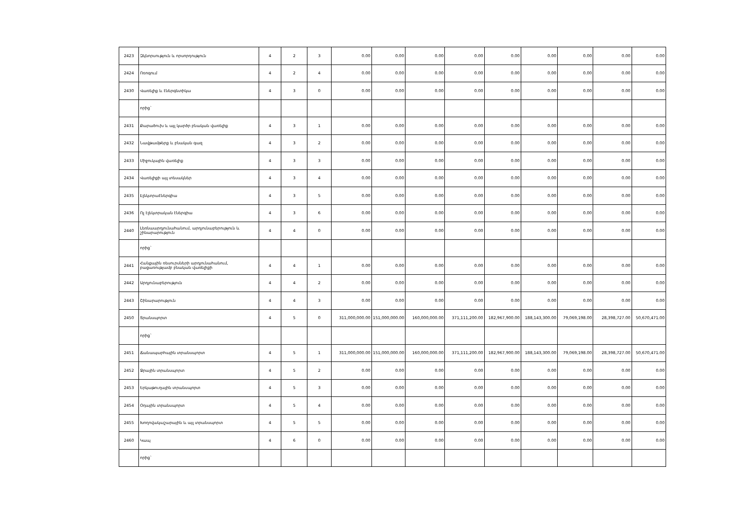| 2423 | Զկնորսություն և որսորդություն | 4 | 2 | 3 | 0.00 | 0.00 | 0.00 | 0.00 | 0.00 | 0.00 | 0.00 | 0.00 | 0.00 |
| 2424 | Ոռոգում | 4 | 2 | 4 | 0.00 | 0.00 | 0.00 | 0.00 | 0.00 | 0.00 | 0.00 | 0.00 | 0.00 |
| 2430 | Վառելիք և էներգետիկա | 4 | 3 | 0 | 0.00 | 0.00 | 0.00 | 0.00 | 0.00 | 0.00 | 0.00 | 0.00 | 0.00 |
| | որից` | | | | | | | | | | | | |
| 2431 | Քարածուխ և այլ կարծր բնական վառելիք | 4 | 3 | 1 | 0.00 | 0.00 | 0.00 | 0.00 | 0.00 | 0.00 | 0.00 | 0.00 | 0.00 |
| 2432 | Նավթամթերք և բնական գազ | 4 | 3 | 2 | 0.00 | 0.00 | 0.00 | 0.00 | 0.00 | 0.00 | 0.00 | 0.00 | 0.00 |
| 2433 | Միջուկային վառելիք | 4 | 3 | 3 | 0.00 | 0.00 | 0.00 | 0.00 | 0.00 | 0.00 | 0.00 | 0.00 | 0.00 |
| 2434 | Վառելիքի այլ տեսակներ | 4 | 3 | 4 | 0.00 | 0.00 | 0.00 | 0.00 | 0.00 | 0.00 | 0.00 | 0.00 | 0.00 |
| 2435 | Էլեկտրաէներգիա | 4 | 3 | 5 | 0.00 | 0.00 | 0.00 | 0.00 | 0.00 | 0.00 | 0.00 | 0.00 | 0.00 |
| 2436 | Ոչ էլեկտրական էներգիա | 4 | 3 | 6 | 0.00 | 0.00 | 0.00 | 0.00 | 0.00 | 0.00 | 0.00 | 0.00 | 0.00 |
| 2440 | Լեռնաարդյունահանում, արդյունաբերություն և շինարարություն | 4 | 4 | 0 | 0.00 | 0.00 | 0.00 | 0.00 | 0.00 | 0.00 | 0.00 | 0.00 | 0.00 |
| | որից` | | | | | | | | | | | | |
| 2441 | Հանքային ռեսուրսների արդյունահանում, բացառությամբ բնական վառելիքի | 4 | 4 | 1 | 0.00 | 0.00 | 0.00 | 0.00 | 0.00 | 0.00 | 0.00 | 0.00 | 0.00 |
| 2442 | Արդյունաբերություն | 4 | 4 | 2 | 0.00 | 0.00 | 0.00 | 0.00 | 0.00 | 0.00 | 0.00 | 0.00 | 0.00 |
| 2443 | Շինարարություն | 4 | 4 | 3 | 0.00 | 0.00 | 0.00 | 0.00 | 0.00 | 0.00 | 0.00 | 0.00 | 0.00 |
| 2450 | Տրանսպորտ | 4 | 5 | 0 | 311,000,000.00 | 151,000,000.00 | 160,000,000.00 | 371,111,200.00 | 182,967,900.00 | 188,143,300.00 | 79,069,198.00 | 28,398,727.00 | 50,670,471.00 |
| | որից` | | | | | | | | | | | | |
| 2451 | Ճանապարհային տրանսպորտ | 4 | 5 | 1 | 311,000,000.00 | 151,000,000.00 | 160,000,000.00 | 371,111,200.00 | 182,967,900.00 | 188,143,300.00 | 79,069,198.00 | 28,398,727.00 | 50,670,471.00 |
| 2452 | Ջրային տրանսպորտ | 4 | 5 | 2 | 0.00 | 0.00 | 0.00 | 0.00 | 0.00 | 0.00 | 0.00 | 0.00 | 0.00 |
| 2453 | Երկաթուղային տրանսպորտ | 4 | 5 | 3 | 0.00 | 0.00 | 0.00 | 0.00 | 0.00 | 0.00 | 0.00 | 0.00 | 0.00 |
| 2454 | Օդային տրանսպորտ | 4 | 5 | 4 | 0.00 | 0.00 | 0.00 | 0.00 | 0.00 | 0.00 | 0.00 | 0.00 | 0.00 |
| 2455 | Խողովակաշարային և այլ տրանսպորտ | 4 | 5 | 5 | 0.00 | 0.00 | 0.00 | 0.00 | 0.00 | 0.00 | 0.00 | 0.00 | 0.00 |
| 2460 | Կապ | 4 | 6 | 0 | 0.00 | 0.00 | 0.00 | 0.00 | 0.00 | 0.00 | 0.00 | 0.00 | 0.00 |
| | որից` | | | | | | | | | | | | |